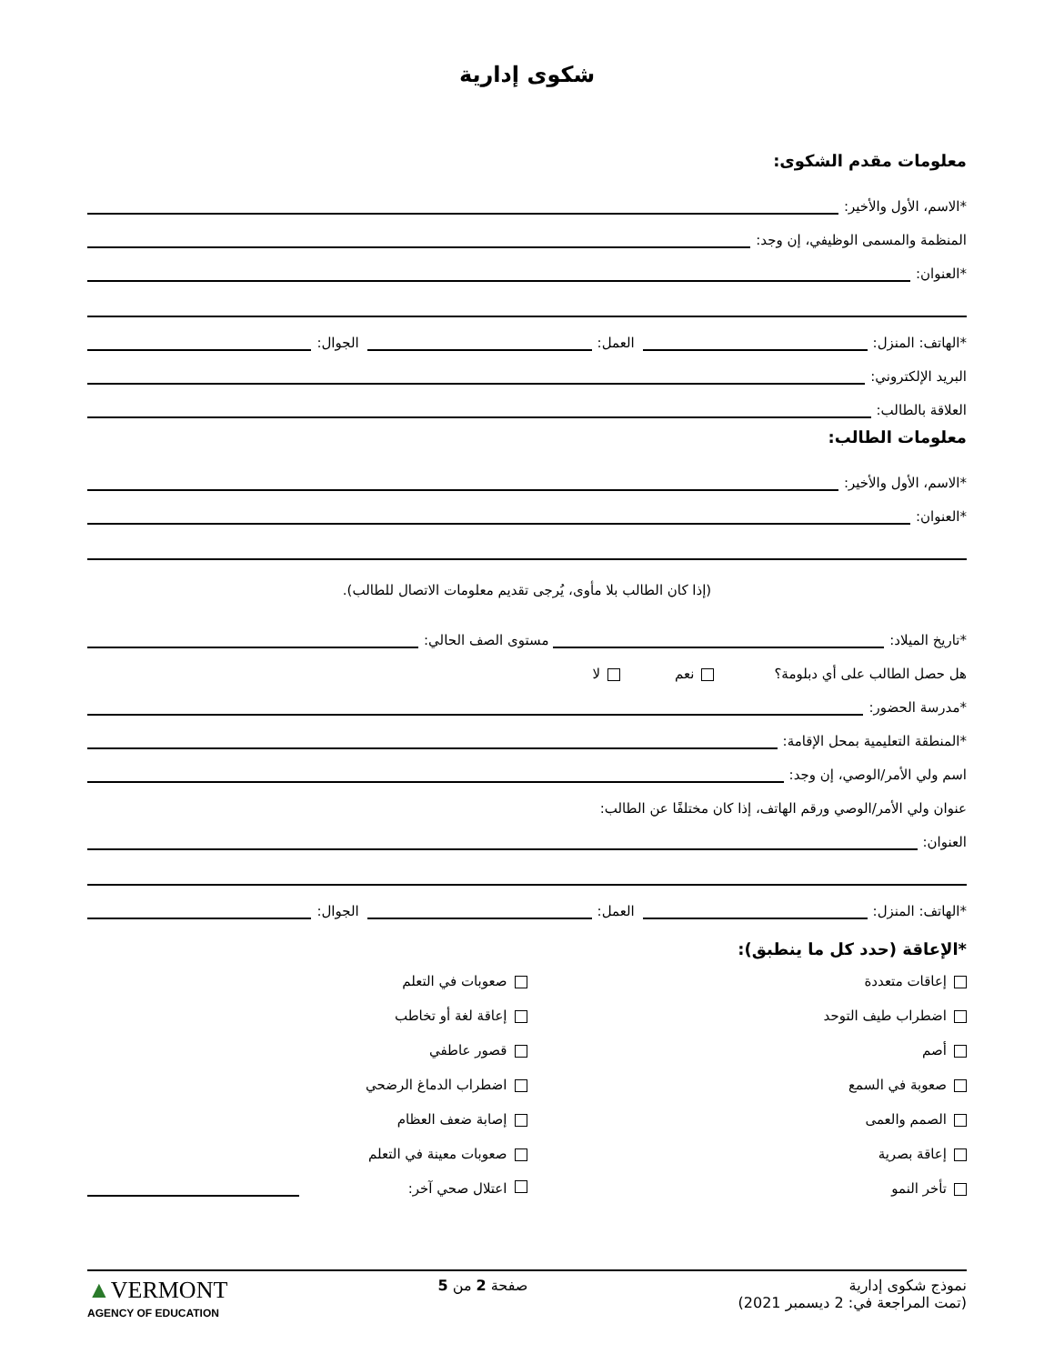شكوى إدارية
معلومات مقدم الشكوى:
*الاسم، الأول والأخير:
المنظمة والمسمى الوظيفي، إن وجد:
*العنوان:
*الهاتف: المنزل: العمل: الجوال:
البريد الإلكتروني:
العلاقة بالطالب:
معلومات الطالب:
*الاسم، الأول والأخير:
*العنوان:
(إذا كان الطالب بلا مأوى، يُرجى تقديم معلومات الاتصال للطالب).
*تاريخ الميلاد: مستوى الصف الحالي:
هل حصل الطالب على أي دبلومة؟ نعم لا
*مدرسة الحضور:
*المنطقة التعليمية بمحل الإقامة:
اسم ولي الأمر/الوصي، إن وجد:
عنوان ولي الأمر/الوصي ورقم الهاتف، إذا كان مختلفًا عن الطالب:
العنوان:
*الهاتف: المنزل: العمل: الجوال:
*الإعاقة (حدد كل ما ينطبق):
إعاقات متعددة
صعوبات في التعلم
اضطراب طيف التوحد
إعاقة لغة أو تخاطب
أصم
قصور عاطفي
صعوبة في السمع
اضطراب الدماغ الرضحي
الصمم والعمى
إصابة ضعف العظام
إعاقة بصرية
صعوبات معينة في التعلم
تأخر النمو
اعتلال صحي آخر:
نموذج شكوى إدارية
(تمت المراجعة في: 2 ديسمبر 2021)
صفحة 2 من 5
▲VERMONT
AGENCY OF EDUCATION